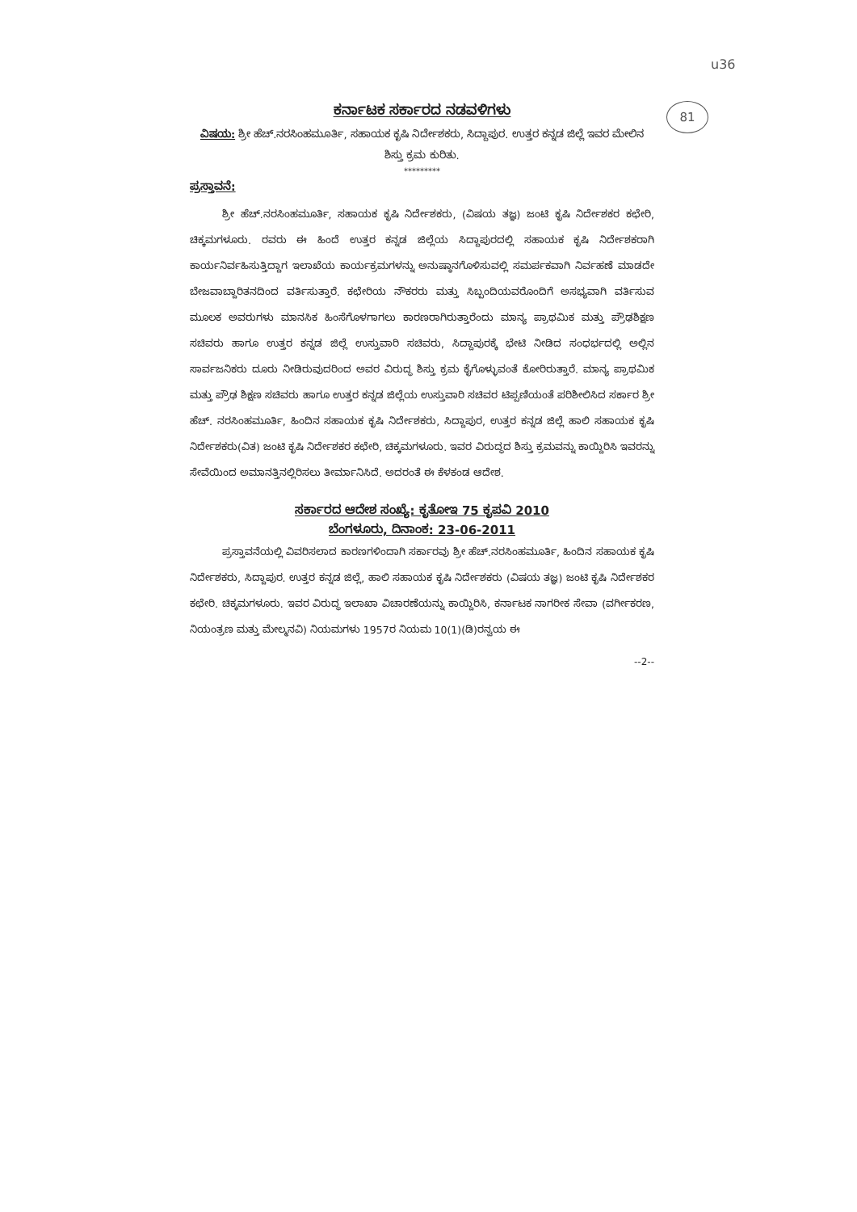u36
81
ಕರ್ನಾಟಕ ಸರ್ಕಾರದ ನಡವಳಿಗಳು
ವಿಷಯ: ಶ್ರೀ ಹೆಚ್.ನರಸಿಂಹಮೂರ್ತಿ, ಸಹಾಯಕ ಕೃಷಿ ನಿರ್ದೇಶಕರು, ಸಿದ್ದಾಪುರ. ಉತ್ತರ ಕನ್ನಡ ಜಿಲ್ಲೆ ಇವರ ಮೇಲಿನ ಶಿಸ್ತು ಕ್ರಮ ಕುರಿತು.
*********
ಪ್ರಸ್ತಾವನೆ:
ಶ್ರೀ ಹೆಚ್.ನರಸಿಂಹಮೂರ್ತಿ, ಸಹಾಯಕ ಕೃಷಿ ನಿರ್ದೇಶಕರು, (ವಿಷಯ ತಜ್ಞ) ಜಂಟಿ ಕೃಷಿ ನಿರ್ದೇಶಕರ ಕಛೇರಿ, ಚಿಕ್ಕಮಗಳೂರು. ರವರು ಈ ಹಿಂದೆ ಉತ್ತರ ಕನ್ನಡ ಜಿಲ್ಲೆಯ ಸಿದ್ದಾಪುರದಲ್ಲಿ ಸಹಾಯಕ ಕೃಷಿ ನಿರ್ದೇಶಕರಾಗಿ ಕಾರ್ಯನಿರ್ವಹಿಸುತ್ತಿದ್ದಾಗ ಇಲಾಖೆಯ ಕಾರ್ಯಕ್ರಮಗಳನ್ನು ಅನುಷ್ಠಾನಗೊಳಿಸುವಲ್ಲಿ ಸಮರ್ಪಕವಾಗಿ ನಿರ್ವಹಣೆ ಮಾಡದೇ ಬೇಜವಾಬ್ದಾರಿತನದಿಂದ ವರ್ತಿಸುತ್ತಾರೆ. ಕಛೇರಿಯ ನೌಕರರು ಮತ್ತು ಸಿಬ್ಬಂದಿಯವರೊಂದಿಗೆ ಅಸಭ್ಯವಾಗಿ ವರ್ತಿಸುವ ಮೂಲಕ ಅವರುಗಳು ಮಾನಸಿಕ ಹಿಂಸೆಗೊಳಗಾಗಲು ಕಾರಣರಾಗಿರುತ್ತಾರೆಂದು ಮಾನ್ಯ ಪ್ರಾಥಮಿಕ ಮತ್ತು ಪ್ರೌಢಶಿಕ್ಷಣ ಸಚಿವರು ಹಾಗೂ ಉತ್ತರ ಕನ್ನಡ ಜಿಲ್ಲೆ ಉಸ್ತುವಾರಿ ಸಚಿವರು, ಸಿದ್ದಾಪುರಕ್ಕೆ ಭೇಟಿ ನೀಡಿದ ಸಂಧರ್ಭದಲ್ಲಿ ಅಲ್ಲಿನ ಸಾರ್ವಜನಿಕರು ದೂರು ನೀಡಿರುವುದರಿಂದ ಅವರ ವಿರುದ್ಧ ಶಿಸ್ತು ಕ್ರಮ ಕೈಗೊಳ್ಳುವಂತೆ ಕೋರಿರುತ್ತಾರೆ. ಮಾನ್ಯ ಪ್ರಾಥಮಿಕ ಮತ್ತು ಪ್ರೌಢ ಶಿಕ್ಷಣ ಸಚಿವರು ಹಾಗೂ ಉತ್ತರ ಕನ್ನಡ ಜಿಲ್ಲೆಯ ಉಸ್ತುವಾರಿ ಸಚಿವರ ಟಿಪ್ಪಣಿಯಂತೆ ಪರಿಶೀಲಿಸಿದ ಸರ್ಕಾರ ಶ್ರೀ ಹೆಚ್. ನರಸಿಂಹಮೂರ್ತಿ, ಹಿಂದಿನ ಸಹಾಯಕ ಕೃಷಿ ನಿರ್ದೇಶಕರು, ಸಿದ್ದಾಪುರ, ಉತ್ತರ ಕನ್ನಡ ಜಿಲ್ಲೆ ಹಾಲಿ ಸಹಾಯಕ ಕೃಷಿ ನಿರ್ದೇಶಕರು(ವಿತ) ಜಂಟಿ ಕೃಷಿ ನಿರ್ದೇಶಕರ ಕಛೇರಿ, ಚಿಕ್ಕಮಗಳೂರು. ಇವರ ವಿರುದ್ಧದ ಶಿಸ್ತು ಕ್ರಮವನ್ನು ಕಾಯ್ದಿರಿಸಿ ಇವರನ್ನು ಸೇವೆಯಿಂದ ಅಮಾನತ್ತಿನಲ್ಲಿರಿಸಲು ತೀರ್ಮಾನಿಸಿದೆ. ಅದರಂತೆ ಈ ಕೆಳಕಂಡ ಆದೇಶ.
ಸರ್ಕಾರದ ಆದೇಶ ಸಂಖ್ಯೆ: ಕೃತೋಇ 75 ಕೃಪವಿ 2010
ಬೆಂಗಳೂರು, ದಿನಾಂಕ: 23-06-2011
ಪ್ರಸ್ತಾವನೆಯಲ್ಲಿ ವಿವರಿಸಲಾದ ಕಾರಣಗಳಿಂದಾಗಿ ಸರ್ಕಾರವು ಶ್ರೀ ಹೆಚ್.ನರಸಿಂಹಮೂರ್ತಿ, ಹಿಂದಿನ ಸಹಾಯಕ ಕೃಷಿ ನಿರ್ದೇಶಕರು, ಸಿದ್ದಾಪುರ. ಉತ್ತರ ಕನ್ನಡ ಜಿಲ್ಲೆ, ಹಾಲಿ ಸಹಾಯಕ ಕೃಷಿ ನಿರ್ದೇಶಕರು (ವಿಷಯ ತಜ್ಞ) ಜಂಟಿ ಕೃಷಿ ನಿರ್ದೇಶಕರ ಕಛೇರಿ. ಚಿಕ್ಕಮಗಳೂರು. ಇವರ ವಿರುದ್ಧ ಇಲಾಖಾ ವಿಚಾರಣೆಯನ್ನು ಕಾಯ್ದಿರಿಸಿ, ಕರ್ನಾಟಕ ನಾಗರೀಕ ಸೇವಾ (ವರ್ಗೀಕರಣ, ನಿಯಂತ್ರಣ ಮತ್ತು ಮೇಲ್ಮನವಿ) ನಿಯಮಗಳು 1957ರ ನಿಯಮ 10(1)(ಡಿ)ರನ್ವಯ ಈ
--2--